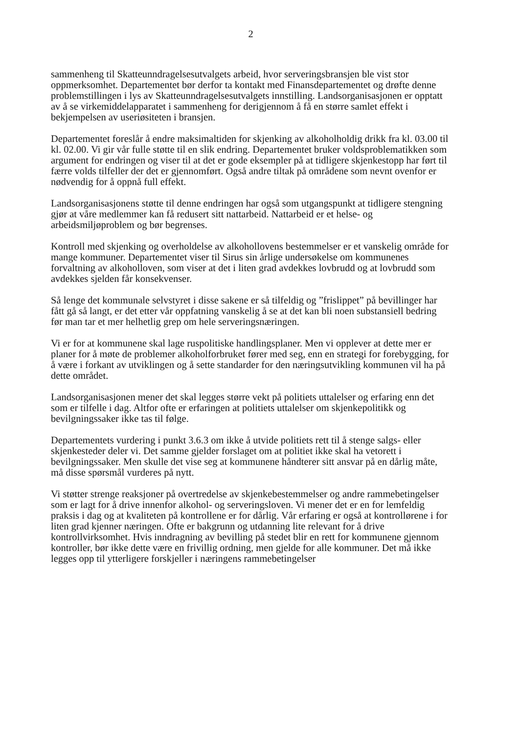2
sammenheng til Skatteunndragelsesutvalgets arbeid, hvor serveringsbransjen ble vist stor oppmerksomhet. Departementet bør derfor ta kontakt med Finansdepartementet og drøfte denne problemstillingen i lys av Skatteunndragelsesutvalgets innstilling. Landsorganisasjonen er opptatt av å se virkemiddelapparatet i sammenheng for derigjennom å få en større samlet effekt i bekjempelsen av useriøsiteten i bransjen.
Departementet foreslår å endre maksimaltiden for skjenking av alkoholholdig drikk fra kl. 03.00 til kl. 02.00. Vi gir vår fulle støtte til en slik endring. Departementet bruker voldsproblematikken som argument for endringen og viser til at det er gode eksempler på at tidligere skjenkestopp har ført til færre volds tilfeller der det er gjennomført. Også andre tiltak på områdene som nevnt ovenfor er nødvendig for å oppnå full effekt.
Landsorganisasjonens støtte til denne endringen har også som utgangspunkt at tidligere stengning gjør at våre medlemmer kan få redusert sitt nattarbeid. Nattarbeid er et helse- og arbeidsmiljøproblem og bør begrenses.
Kontroll med skjenking og overholdelse av alkohollovens bestemmelser er et vanskelig område for mange kommuner. Departementet viser til Sirus sin årlige undersøkelse om kommunenes forvaltning av alkoholloven, som viser at det i liten grad avdekkes lovbrudd og at lovbrudd som avdekkes sjelden får konsekvenser.
Så lenge det kommunale selvstyret i disse sakene er så tilfeldig og ”frislippet” på bevillinger har fått gå så langt, er det etter vår oppfatning vanskelig å se at det kan bli noen substansiell bedring før man tar et mer helhetlig grep om hele serveringsnæringen.
Vi er for at kommunene skal lage ruspolitiske handlingsplaner. Men vi opplever at dette mer er planer for å møte de problemer alkoholforbruket fører med seg, enn en strategi for forebygging, for å være i forkant av utviklingen og å sette standarder for den næringsutvikling kommunen vil ha på dette området.
Landsorganisasjonen mener det skal legges større vekt på politiets uttalelser og erfaring enn det som er tilfelle i dag. Altfor ofte er erfaringen at politiets uttalelser om skjenkepolitikk og bevilgningssaker ikke tas til følge.
Departementets vurdering i punkt 3.6.3 om ikke å utvide politiets rett til å stenge salgs- eller skjenkesteder deler vi. Det samme gjelder forslaget om at politiet ikke skal ha vetorett i bevilgningssaker. Men skulle det vise seg at kommunene håndterer sitt ansvar på en dårlig måte, må disse spørsmål vurderes på nytt.
Vi støtter strenge reaksjoner på overtredelse av skjenkebestemmelser og andre rammebetingelser som er lagt for å drive innenfor alkohol- og serveringsloven. Vi mener det er en for lemfeldig praksis i dag og at kvaliteten på kontrollene er for dårlig. Vår erfaring er også at kontrollørene i for liten grad kjenner næringen. Ofte er bakgrunn og utdanning lite relevant for å drive kontrollvirksomhet. Hvis inndragning av bevilling på stedet blir en rett for kommunene gjennom kontroller, bør ikke dette være en frivillig ordning, men gjelde for alle kommuner. Det må ikke legges opp til ytterligere forskjeller i næringens rammebetingelser